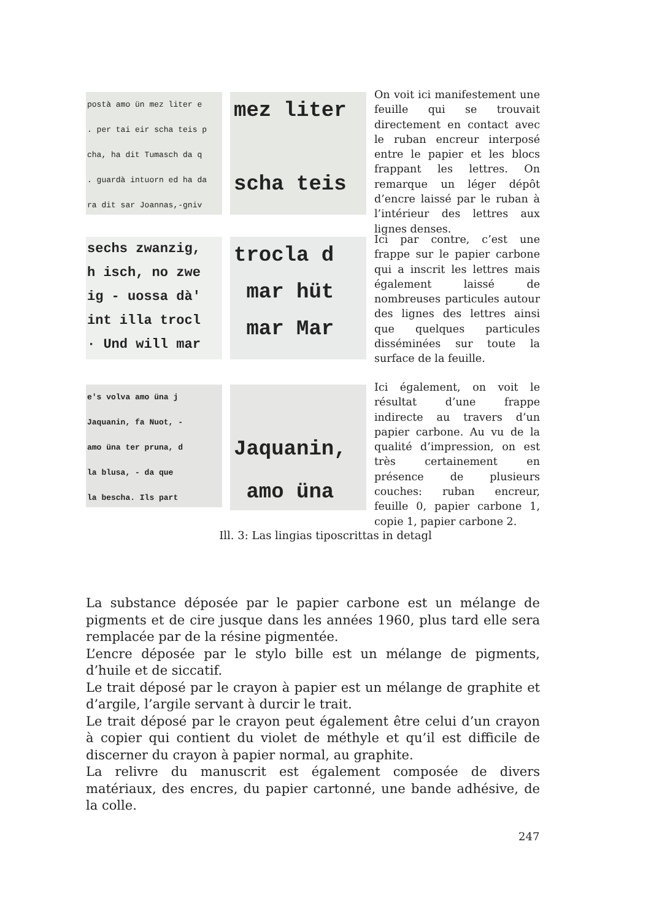postà amo ün mez liter e
. per tai eir scha teis p
cha, ha dit Tumasch da q
. guardà intuorn ed ha da
ra dit sar Joannas,-gniv
mez liter
scha teis
On voit ici manifestement une feuille qui se trouvait directement en contact avec le ruban encreur interposé entre le papier et les blocs frappant les lettres. On remarque un léger dépôt d’encre laissé par le ruban à l’intérieur des lettres aux lignes denses.
sechs zwanzig,
h isch, no zwe
ig - uossa dà'
int illa trocl
· Und will mar
trocla d
mar hüt
mar Mar
Ici par contre, c’est une frappe sur le papier carbone qui a inscrit les lettres mais également laissé de nombreuses particules autour des lignes des lettres ainsi que quelques particules disséminées sur toute la surface de la feuille.
e's volva amo üna j
Jaquanin, fa Nuot, -
amo üna ter pruna, d
la blusa, - da que
la bescha. Ils part
Jaquanin,
amo üna
Ici également, on voit le résultat d’une frappe indirecte au travers d’un papier carbone. Au vu de la qualité d’impression, on est très certainement en présence de plusieurs couches: ruban encreur, feuille 0, papier carbone 1, copie 1, papier carbone 2.
Ill. 3: Las lingias tiposcrittas in detagl
La substance déposée par le papier carbone est un mélange de pigments et de cire jusque dans les années 1960, plus tard elle sera remplacée par de la résine pigmentée.
L’encre déposée par le stylo bille est un mélange de pigments, d’huile et de siccatif.
Le trait déposé par le crayon à papier est un mélange de graphite et d’argile, l’argile servant à durcir le trait.
Le trait déposé par le crayon peut également être celui d’un crayon à copier qui contient du violet de méthyle et qu’il est difficile de discerner du crayon à papier normal, au graphite.
La relivre du manuscrit est également composée de divers matériaux, des encres, du papier cartonné, une bande adhésive, de la colle.
247